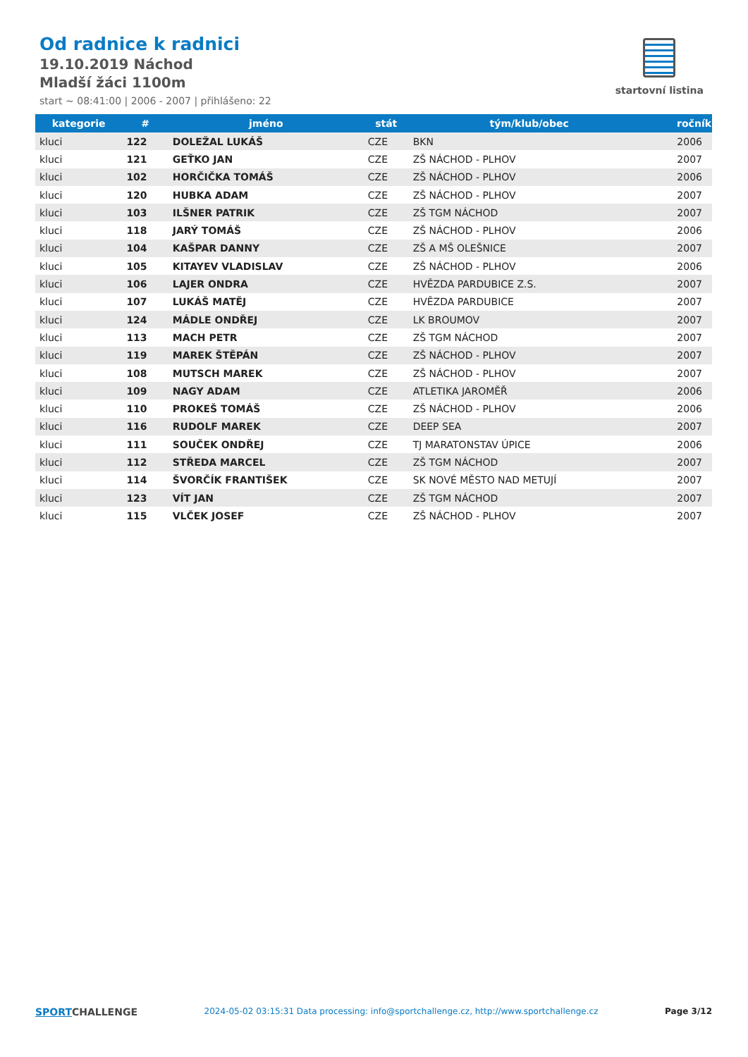Od radnice k radnici
19.10.2019 Náchod
Mladší žáci 1100m
start ~ 08:41:00 | 2006 - 2007 | přihlášeno: 22
startovní listina
| kategorie | # | jméno | stát | tým/klub/obec | ročník |
| --- | --- | --- | --- | --- | --- |
| kluci | 122 | DOLEŽAL LUKÁŠ | CZE | BKN | 2006 |
| kluci | 121 | GEŤKO JAN | CZE | ZŠ NÁCHOD - PLHOV | 2007 |
| kluci | 102 | HORČIČKA TOMÁŠ | CZE | ZŠ NÁCHOD - PLHOV | 2006 |
| kluci | 120 | HUBKA ADAM | CZE | ZŠ NÁCHOD - PLHOV | 2007 |
| kluci | 103 | ILŠNER PATRIK | CZE | ZŠ TGM NÁCHOD | 2007 |
| kluci | 118 | JARÝ TOMÁŠ | CZE | ZŠ NÁCHOD - PLHOV | 2006 |
| kluci | 104 | KAŠPAR DANNY | CZE | ZŠ A MŠ OLEŠNICE | 2007 |
| kluci | 105 | KITAYEV VLADISLAV | CZE | ZŠ NÁCHOD - PLHOV | 2006 |
| kluci | 106 | LAJER ONDRA | CZE | HVĚZDA PARDUBICE Z.S. | 2007 |
| kluci | 107 | LUKÁŠ MATĚJ | CZE | HVĚZDA PARDUBICE | 2007 |
| kluci | 124 | MÁDLE ONDŘEJ | CZE | LK BROUMOV | 2007 |
| kluci | 113 | MACH PETR | CZE | ZŠ TGM NÁCHOD | 2007 |
| kluci | 119 | MAREK ŠTĚPÁN | CZE | ZŠ NÁCHOD - PLHOV | 2007 |
| kluci | 108 | MUTSCH MAREK | CZE | ZŠ NÁCHOD - PLHOV | 2007 |
| kluci | 109 | NAGY ADAM | CZE | ATLETIKA JAROMĚŘ | 2006 |
| kluci | 110 | PROKEŠ TOMÁŠ | CZE | ZŠ NÁCHOD - PLHOV | 2006 |
| kluci | 116 | RUDOLF MAREK | CZE | DEEP SEA | 2007 |
| kluci | 111 | SOUČEK ONDŘEJ | CZE | TJ MARATONSTAV ÚPICE | 2006 |
| kluci | 112 | STŘEDA MARCEL | CZE | ZŠ TGM NÁCHOD | 2007 |
| kluci | 114 | ŠVORČÍK FRANTIŠEK | CZE | SK NOVÉ MĚSTO NAD METUJÍ | 2007 |
| kluci | 123 | VÍT JAN | CZE | ZŠ TGM NÁCHOD | 2007 |
| kluci | 115 | VLČEK JOSEF | CZE | ZŠ NÁCHOD - PLHOV | 2007 |
SPORT CHALLENGE 2024-05-02 03:15:31 Data processing: info@sportchallenge.cz, http://www.sportchallenge.cz Page 3/12